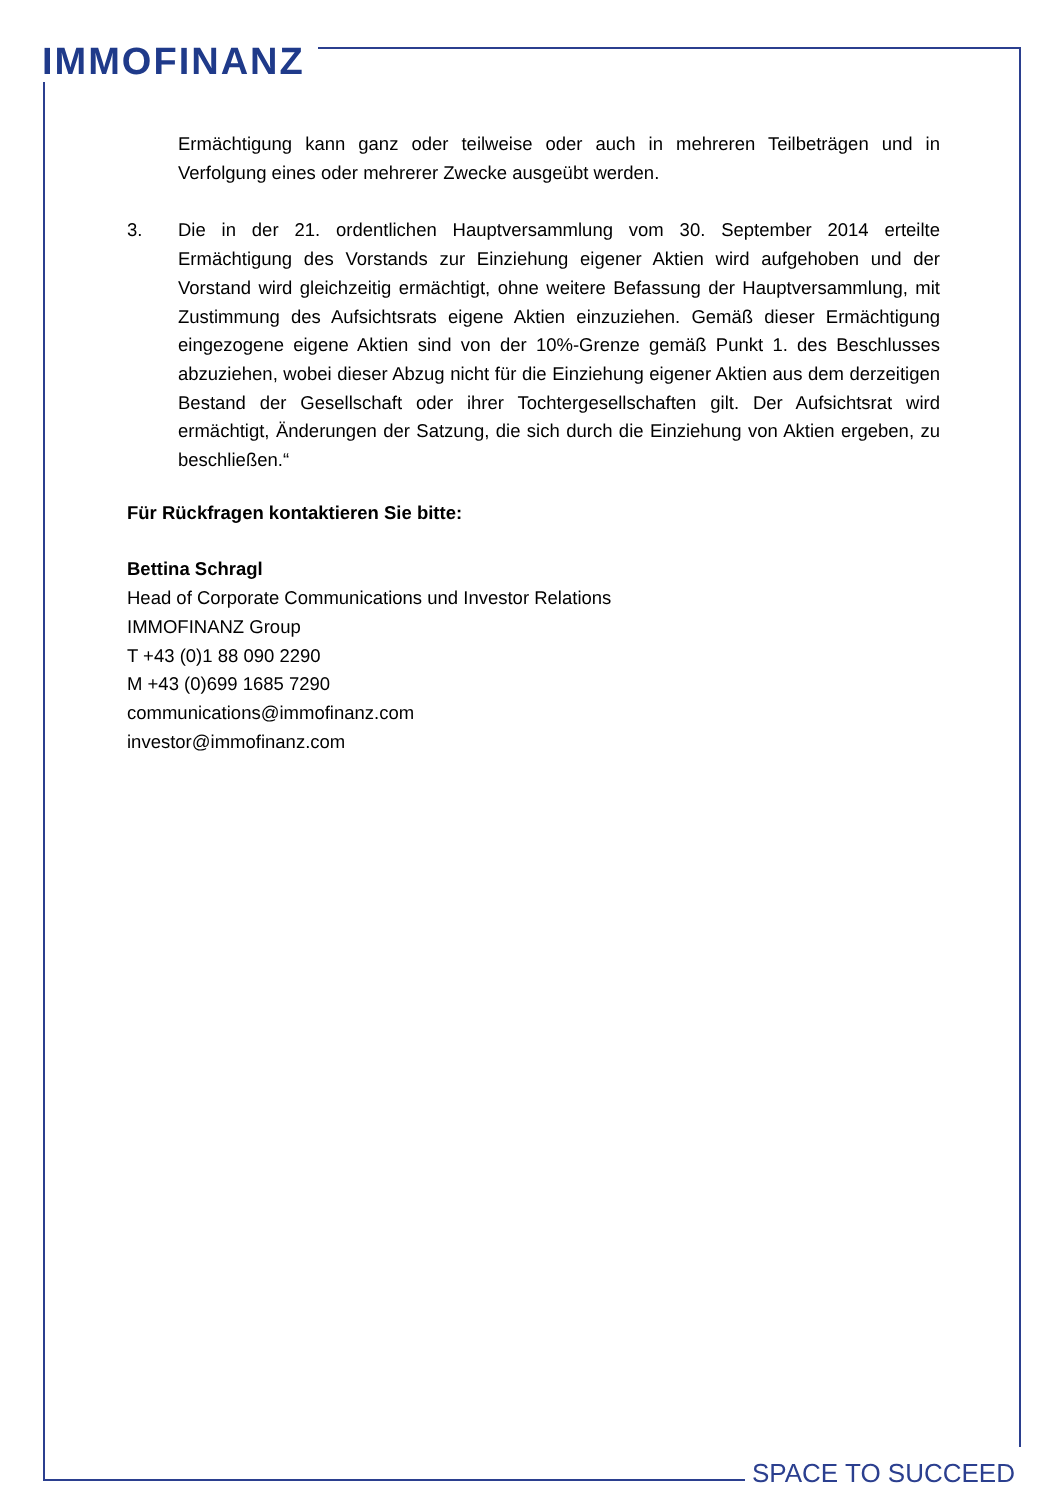IMMOFINANZ
Ermächtigung kann ganz oder teilweise oder auch in mehreren Teilbeträgen und in Verfolgung eines oder mehrerer Zwecke ausgeübt werden.
3. Die in der 21. ordentlichen Hauptversammlung vom 30. September 2014 erteilte Ermächtigung des Vorstands zur Einziehung eigener Aktien wird aufgehoben und der Vorstand wird gleichzeitig ermächtigt, ohne weitere Befassung der Hauptversammlung, mit Zustimmung des Aufsichtsrats eigene Aktien einzuziehen. Gemäß dieser Ermächtigung eingezogene eigene Aktien sind von der 10%-Grenze gemäß Punkt 1. des Beschlusses abzuziehen, wobei dieser Abzug nicht für die Einziehung eigener Aktien aus dem derzeitigen Bestand der Gesellschaft oder ihrer Tochtergesellschaften gilt. Der Aufsichtsrat wird ermächtigt, Änderungen der Satzung, die sich durch die Einziehung von Aktien ergeben, zu beschließen.“
Für Rückfragen kontaktieren Sie bitte:
Bettina Schragl
Head of Corporate Communications und Investor Relations
IMMOFINANZ Group
T +43 (0)1 88 090 2290
M +43 (0)699 1685 7290
communications@immofinanz.com
investor@immofinanz.com
SPACE TO SUCCEED